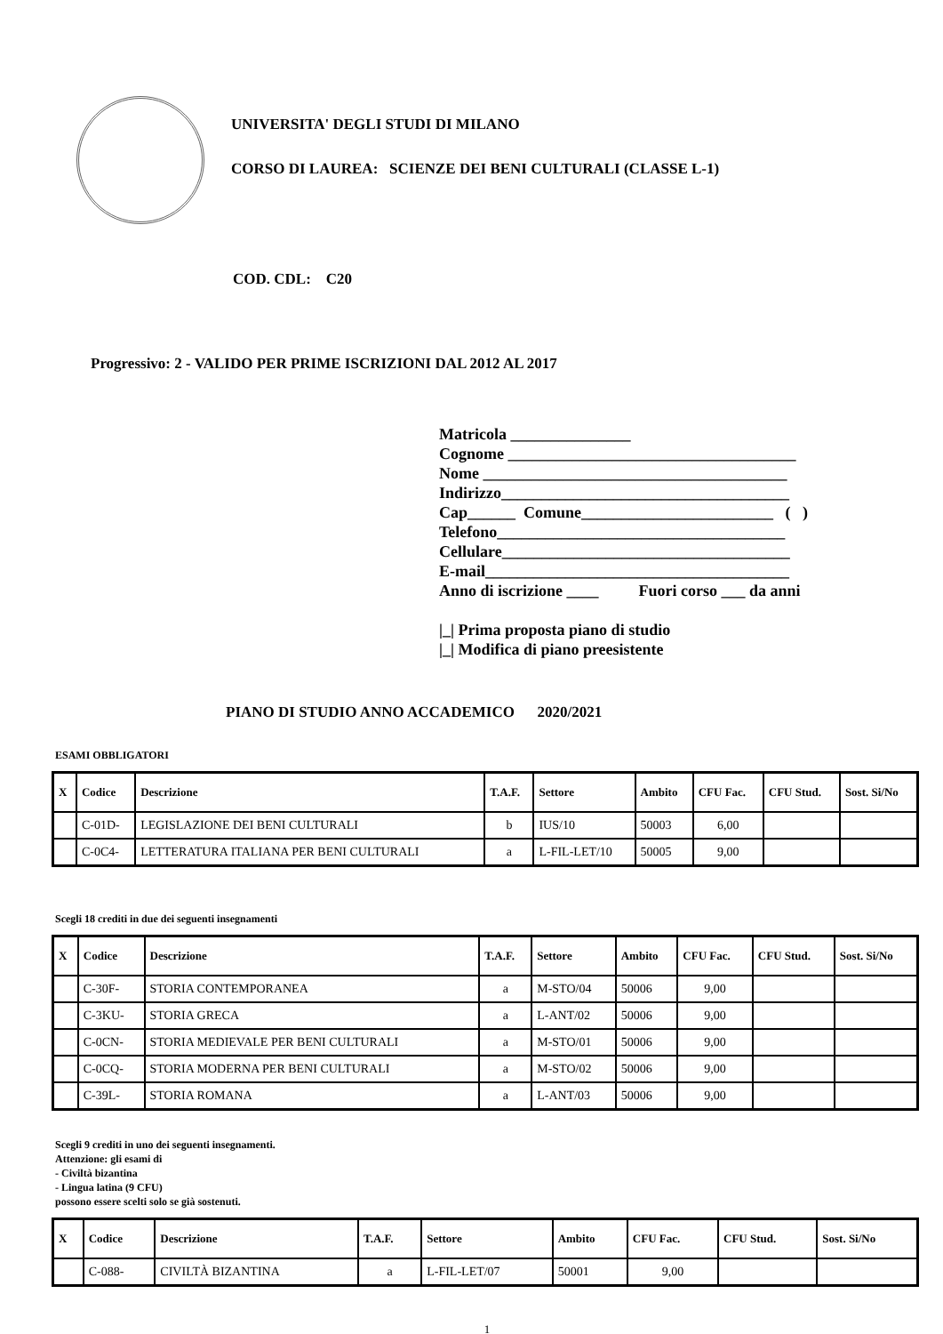UNIVERSITA' DEGLI STUDI DI MILANO
CORSO DI LAUREA: SCIENZE DEI BENI CULTURALI (CLASSE L-1)
COD. CDL: C20
Progressivo: 2 - VALIDO PER PRIME ISCRIZIONI DAL 2012 AL 2017
Matricola _______________ Cognome ____________________________________ Nome ______________________________________ Indirizzo____________________________________ Cap______ Comune________________________ ( ) Telefono____________________________________ Cellulare____________________________________ E-mail______________________________________ Anno di iscrizione ____ Fuori corso ___ da anni |_| Prima proposta piano di studio |_| Modifica di piano preesistente
PIANO DI STUDIO ANNO ACCADEMICO 2020/2021
ESAMI OBBLIGATORI
| X | Codice | Descrizione | T.A.F. | Settore | Ambito | CFU Fac. | CFU Stud. | Sost. Si/No |
| --- | --- | --- | --- | --- | --- | --- | --- | --- |
| | C-01D- | LEGISLAZIONE DEI BENI CULTURALI | b | IUS/10 | 50003 | 6,00 | | |
| | C-0C4- | LETTERATURA ITALIANA PER BENI CULTURALI | a | L-FIL-LET/10 | 50005 | 9,00 | | |
Scegli 18 crediti in due dei seguenti insegnamenti
| X | Codice | Descrizione | T.A.F. | Settore | Ambito | CFU Fac. | CFU Stud. | Sost. Si/No |
| --- | --- | --- | --- | --- | --- | --- | --- | --- |
| | C-30F- | STORIA CONTEMPORANEA | a | M-STO/04 | 50006 | 9,00 | | |
| | C-3KU- | STORIA GRECA | a | L-ANT/02 | 50006 | 9,00 | | |
| | C-0CN- | STORIA MEDIEVALE PER BENI CULTURALI | a | M-STO/01 | 50006 | 9,00 | | |
| | C-0CQ- | STORIA MODERNA PER BENI CULTURALI | a | M-STO/02 | 50006 | 9,00 | | |
| | C-39L- | STORIA ROMANA | a | L-ANT/03 | 50006 | 9,00 | | |
Scegli 9 crediti in uno dei seguenti insegnamenti.
Attenzione: gli esami di
- Civiltà bizantina
- Lingua latina (9 CFU)
possono essere scelti solo se già sostenuti.
| X | Codice | Descrizione | T.A.F. | Settore | Ambito | CFU Fac. | CFU Stud. | Sost. Si/No |
| --- | --- | --- | --- | --- | --- | --- | --- | --- |
| | C-088- | CIVILTÀ BIZANTINA | a | L-FIL-LET/07 | 50001 | 9,00 | | |
1